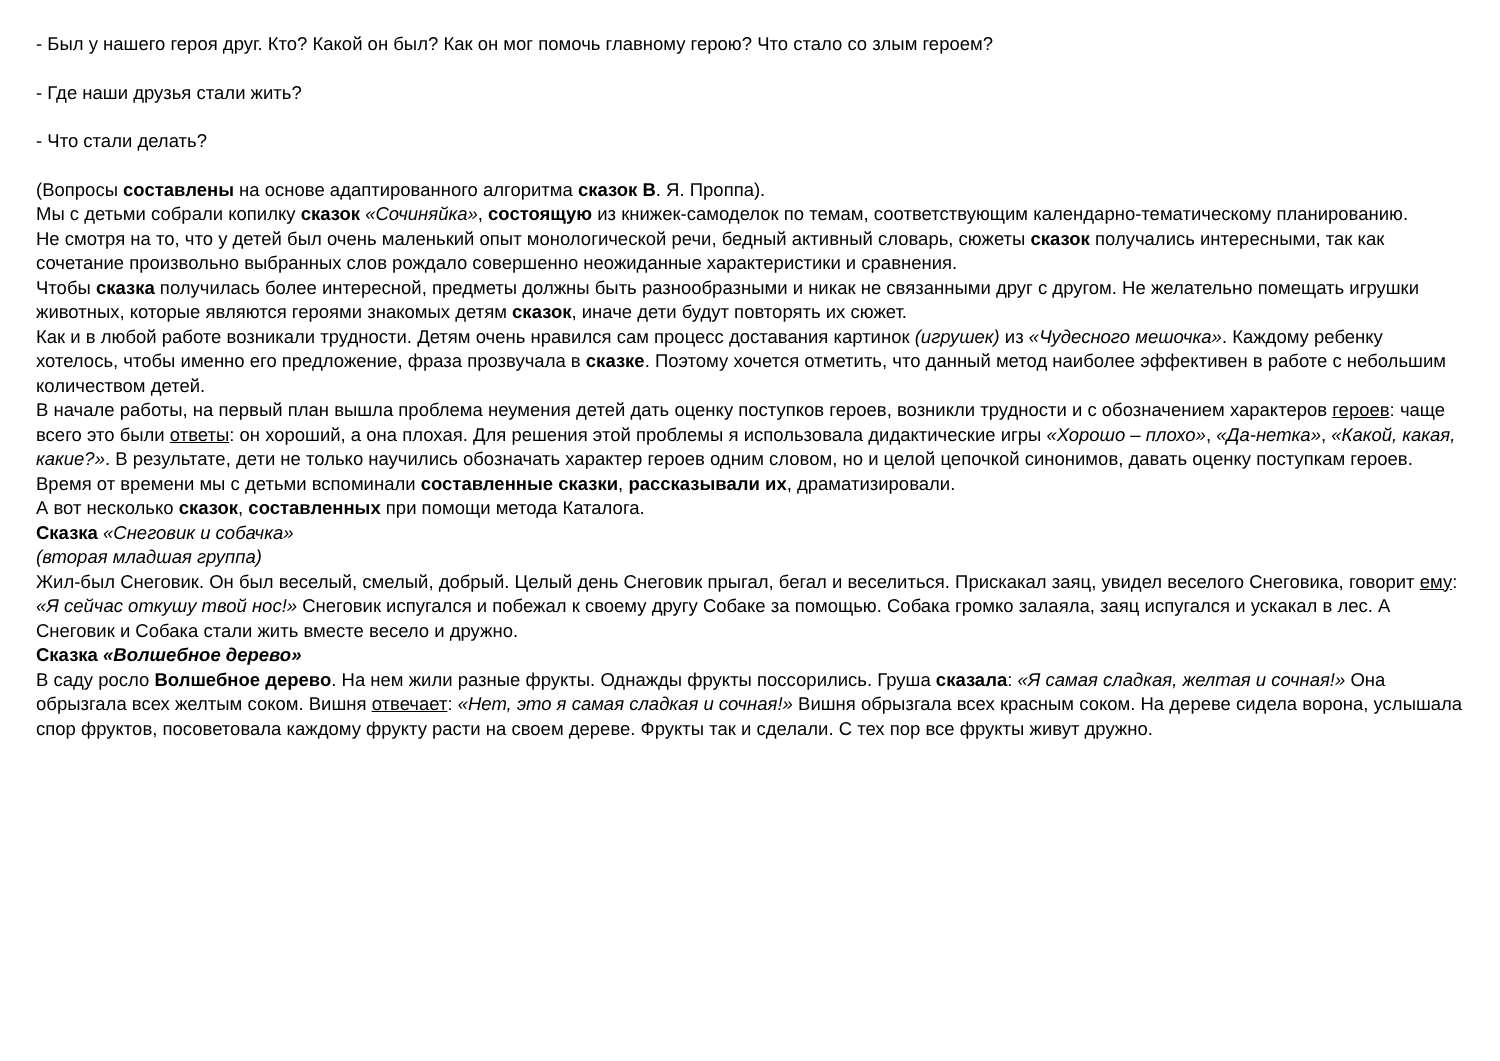- Был у нашего героя друг. Кто? Какой он был? Как он мог помочь главному герою? Что стало со злым героем?
- Где наши друзья стали жить?
- Что стали делать?
(Вопросы составлены на основе адаптированного алгоритма сказок В. Я. Проппа).
Мы с детьми собрали копилку сказок «Сочиняйка», состоящую из книжек-самоделок по темам, соответствующим календарно-тематическому планированию.
Не смотря на то, что у детей был очень маленький опыт монологической речи, бедный активный словарь, сюжеты сказок получались интересными, так как сочетание произвольно выбранных слов рождало совершенно неожиданные характеристики и сравнения.
Чтобы сказка получилась более интересной, предметы должны быть разнообразными и никак не связанными друг с другом. Не желательно помещать игрушки животных, которые являются героями знакомых детям сказок, иначе дети будут повторять их сюжет.
Как и в любой работе возникали трудности. Детям очень нравился сам процесс доставания картинок (игрушек) из «Чудесного мешочка». Каждому ребенку хотелось, чтобы именно его предложение, фраза прозвучала в сказке. Поэтому хочется отметить, что данный метод наиболее эффективен в работе с небольшим количеством детей.
В начале работы, на первый план вышла проблема неумения детей дать оценку поступков героев, возникли трудности и с обозначением характеров героев: чаще всего это были ответы: он хороший, а она плохая. Для решения этой проблемы я использовала дидактические игры «Хорошо – плохо», «Да-нетка», «Какой, какая, какие?». В результате, дети не только научились обозначать характер героев одним словом, но и целой цепочкой синонимов, давать оценку поступкам героев.
Время от времени мы с детьми вспоминали составленные сказки, рассказывали их, драматизировали.
А вот несколько сказок, составленных при помощи метода Каталога.
Сказка «Снеговик и собачка»
(вторая младшая группа)
Жил-был Снеговик. Он был веселый, смелый, добрый. Целый день Снеговик прыгал, бегал и веселиться. Прискакал заяц, увидел веселого Снеговика, говорит ему: «Я сейчас откушу твой нос!» Снеговик испугался и побежал к своему другу Собаке за помощью. Собака громко залаяла, заяц испугался и ускакал в лес. А Снеговик и Собака стали жить вместе весело и дружно.
Сказка «Волшебное дерево»
В саду росло Волшебное дерево. На нем жили разные фрукты. Однажды фрукты поссорились. Груша сказала: «Я самая сладкая, желтая и сочная!» Она обрызгала всех желтым соком. Вишня отвечает: «Нет, это я самая сладкая и сочная!» Вишня обрызгала всех красным соком. На дереве сидела ворона, услышала спор фруктов, посоветовала каждому фрукту расти на своем дереве. Фрукты так и сделали. С тех пор все фрукты живут дружно.